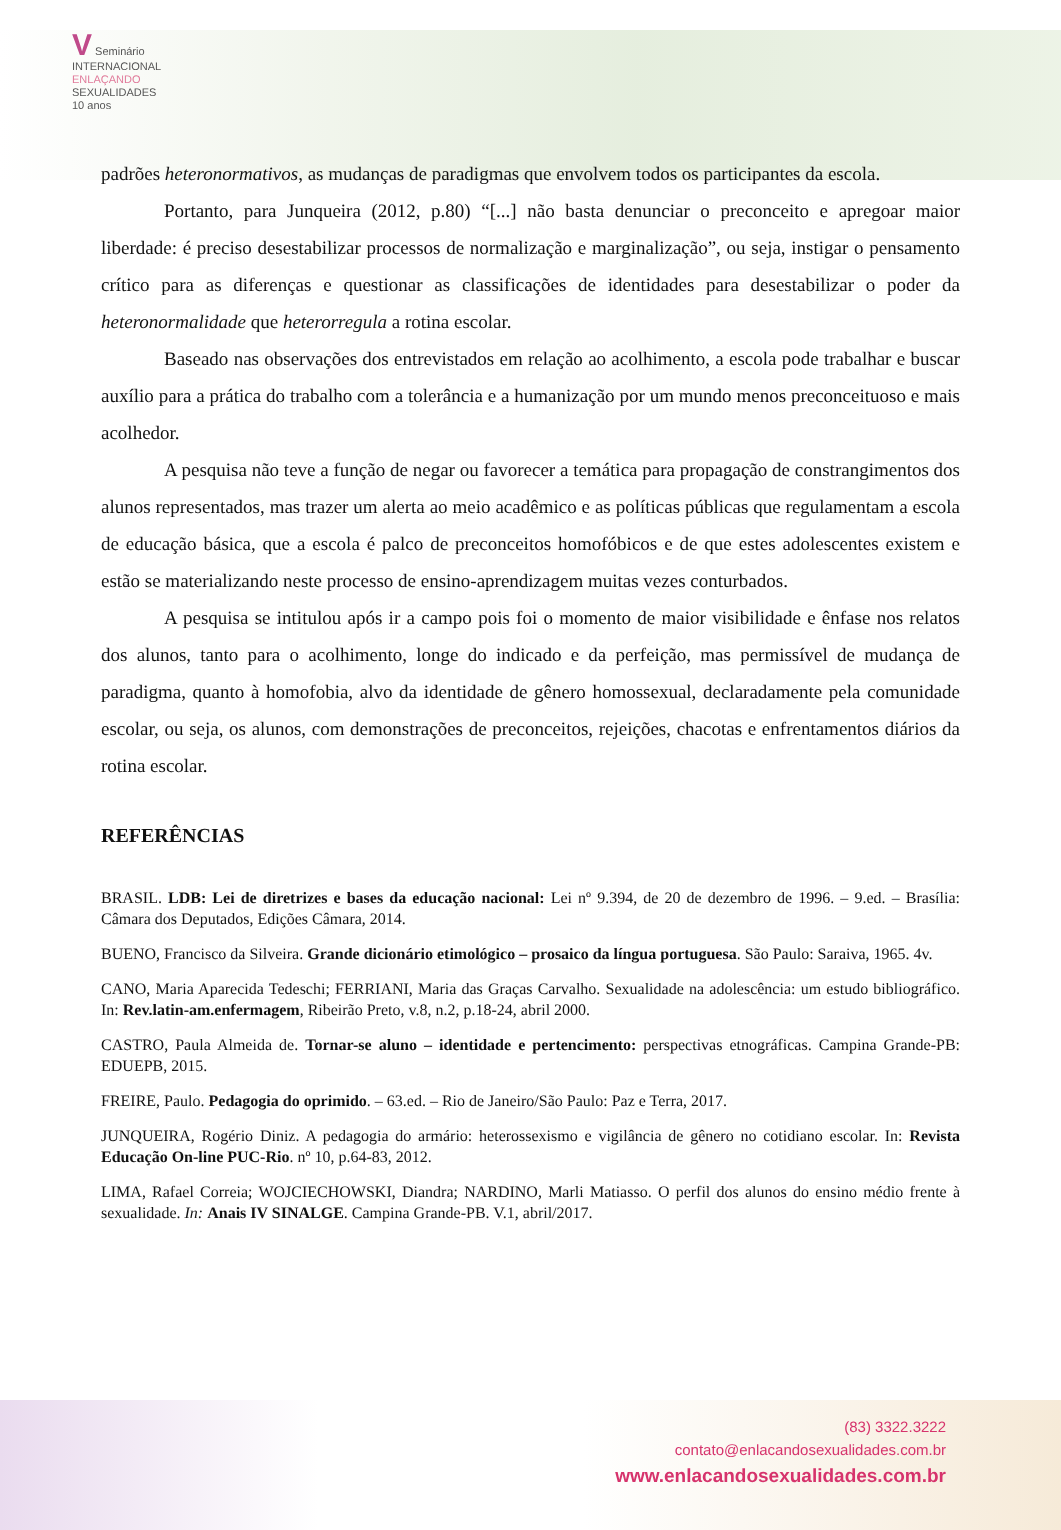V Seminário
INTERNACIONAL
ENLAÇANDO
SEXUALIDADES
10 anos
padrões heteronormativos, as mudanças de paradigmas que envolvem todos os participantes da escola.
Portanto, para Junqueira (2012, p.80) “[...] não basta denunciar o preconceito e apregoar maior liberdade: é preciso desestabilizar processos de normalização e marginalização”, ou seja, instigar o pensamento crítico para as diferenças e questionar as classificações de identidades para desestabilizar o poder da heteronormalidade que heterorregula a rotina escolar.
Baseado nas observações dos entrevistados em relação ao acolhimento, a escola pode trabalhar e buscar auxílio para a prática do trabalho com a tolerância e a humanização por um mundo menos preconceituoso e mais acolhedor.
A pesquisa não teve a função de negar ou favorecer a temática para propagação de constrangimentos dos alunos representados, mas trazer um alerta ao meio acadêmico e as políticas públicas que regulamentam a escola de educação básica, que a escola é palco de preconceitos homofóbicos e de que estes adolescentes existem e estão se materializando neste processo de ensino-aprendizagem muitas vezes conturbados.
A pesquisa se intitulou após ir a campo pois foi o momento de maior visibilidade e ênfase nos relatos dos alunos, tanto para o acolhimento, longe do indicado e da perfeição, mas permissível de mudança de paradigma, quanto à homofobia, alvo da identidade de gênero homossexual, declaradamente pela comunidade escolar, ou seja, os alunos, com demonstrações de preconceitos, rejeições, chacotas e enfrentamentos diários da rotina escolar.
REFERÊNCIAS
BRASIL. LDB: Lei de diretrizes e bases da educação nacional: Lei nº 9.394, de 20 de dezembro de 1996. – 9.ed. – Brasília: Câmara dos Deputados, Edições Câmara, 2014.
BUENO, Francisco da Silveira. Grande dicionário etimológico – prosaico da língua portuguesa. São Paulo: Saraiva, 1965. 4v.
CANO, Maria Aparecida Tedeschi; FERRIANI, Maria das Graças Carvalho. Sexualidade na adolescência: um estudo bibliográfico. In: Rev.latin-am.enfermagem, Ribeirão Preto, v.8, n.2, p.18-24, abril 2000.
CASTRO, Paula Almeida de. Tornar-se aluno – identidade e pertencimento: perspectivas etnográficas. Campina Grande-PB: EDUEPB, 2015.
FREIRE, Paulo. Pedagogia do oprimido. – 63.ed. – Rio de Janeiro/São Paulo: Paz e Terra, 2017.
JUNQUEIRA, Rogério Diniz. A pedagogia do armário: heterossexismo e vigilância de gênero no cotidiano escolar. In: Revista Educação On-line PUC-Rio. nº 10, p.64-83, 2012.
LIMA, Rafael Correia; WOJCIECHOWSKI, Diandra; NARDINO, Marli Matiasso. O perfil dos alunos do ensino médio frente à sexualidade. In: Anais IV SINALGE. Campina Grande-PB. V.1, abril/2017.
(83) 3322.3222
contato@enlacandosexualidades.com.br
www.enlacandosexualidades.com.br